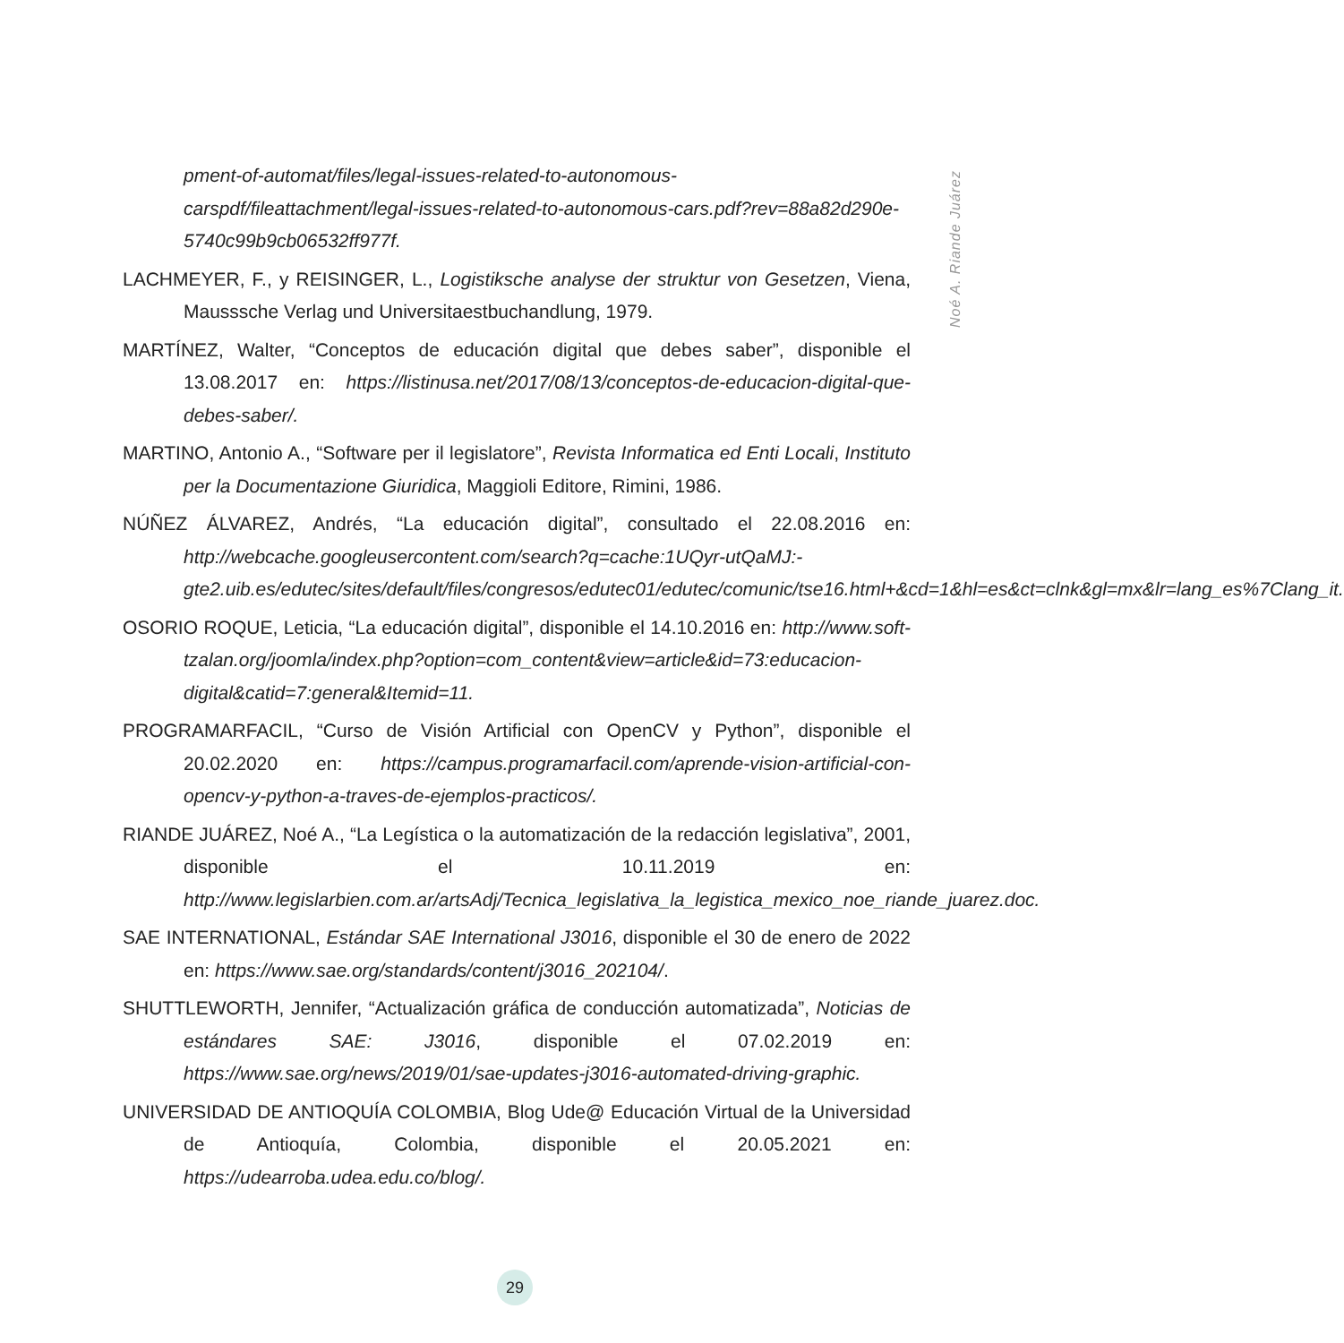Noé A. Riande Juárez
pment-of-automat/files/legal-issues-related-to-autonomous-carspdf/fileattachment/legal-issues-related-to-autonomous-cars.pdf?rev=88a82d290e-5740c99b9cb06532ff977f.
LACHMEYER, F., y REISINGER, L., Logistiksche analyse der struktur von Gesetzen, Viena, Mausssche Verlag und Universitaestbuchandlung, 1979.
MARTÍNEZ, Walter, “Conceptos de educación digital que debes saber”, disponible el 13.08.2017 en: https://listinusa.net/2017/08/13/conceptos-de-educacion-digital-que-debes-saber/.
MARTINO, Antonio A., “Software per il legislatore”, Revista Informatica ed Enti Locali, Instituto per la Documentazione Giuridica, Maggioli Editore, Rimini, 1986.
NÚÑEZ ÁLVAREZ, Andrés, “La educación digital”, consultado el 22.08.2016 en: http://webcache.googleusercontent.com/search?q=cache:1UQyr-utQaMJ:-gte2.uib.es/edutec/sites/default/files/congresos/edutec01/edutec/comunic/tse16.html+&cd=1&hl=es&ct=clnk&gl=mx&lr=lang_es%7Clang_it.
OSORIO ROQUE, Leticia, “La educación digital”, disponible el 14.10.2016 en: http://www.soft-tzalan.org/joomla/index.php?option=com_content&view=article&id=73:educacion-digital&catid=7:general&Itemid=11.
PROGRAMARFACIL, “Curso de Visión Artificial con OpenCV y Python”, disponible el 20.02.2020 en: https://campus.programarfacil.com/aprende-vision-artificial-con-opencv-y-python-a-traves-de-ejemplos-practicos/.
RIANDE JUÁREZ, Noé A., “La Legística o la automatización de la redacción legislativa”, 2001, disponible el 10.11.2019 en: http://www.legislarbien.com.ar/artsAdj/Tecnica_legislativa_la_legistica_mexico_noe_riande_juarez.doc.
SAE INTERNATIONAL, Estándar SAE International J3016, disponible el 30 de enero de 2022 en: https://www.sae.org/standards/content/j3016_202104/.
SHUTTLEWORTH, Jennifer, “Actualización gráfica de conducción automatizada”, Noticias de estándares SAE: J3016, disponible el 07.02.2019 en: https://www.sae.org/news/2019/01/sae-updates-j3016-automated-driving-graphic.
UNIVERSIDAD DE ANTIOQUÍA COLOMBIA, Blog Ude@ Educación Virtual de la Universidad de Antioquía, Colombia, disponible el 20.05.2021 en: https://udearroba.udea.edu.co/blog/.
29